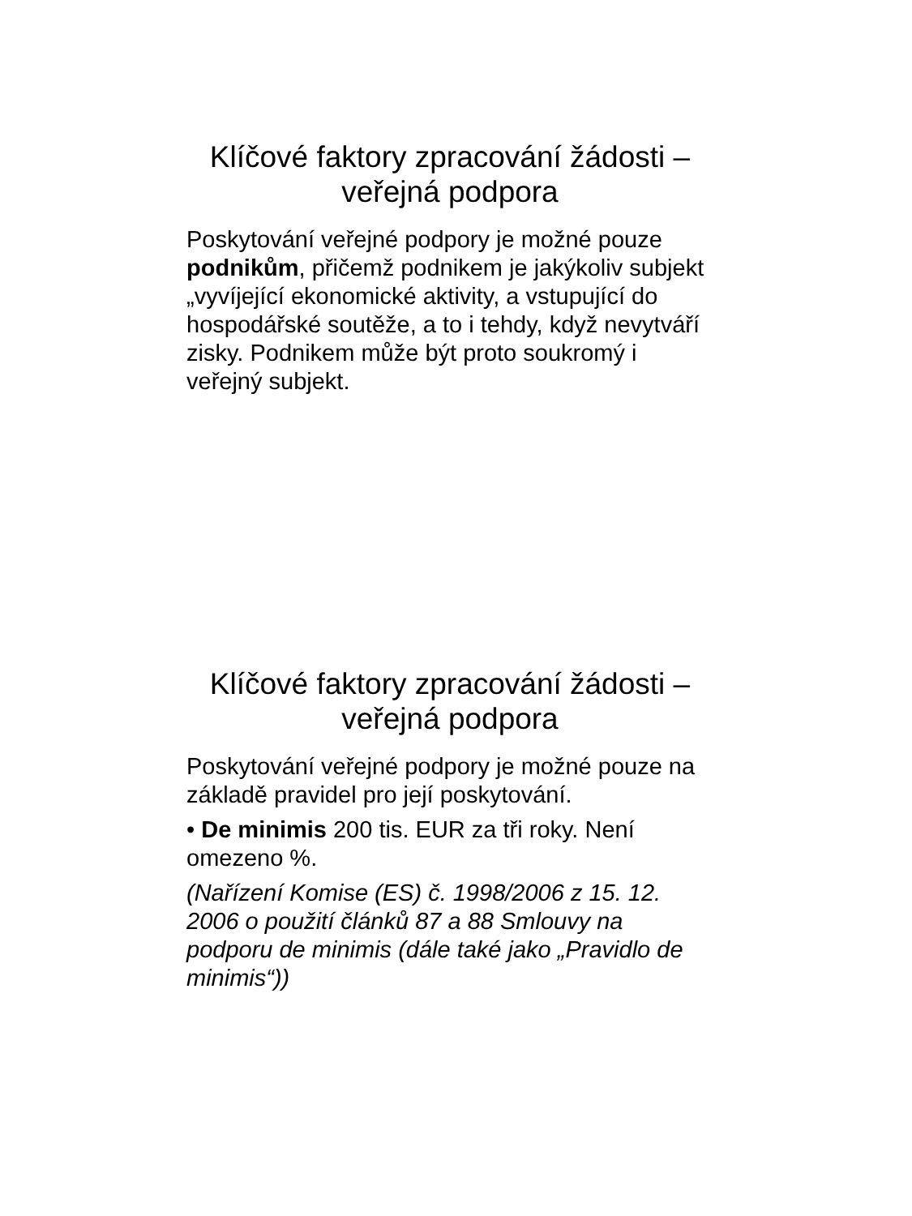Klíčové faktory zpracování žádosti – veřejná podpora
Poskytování veřejné podpory je možné pouze podnikům, přičemž podnikem je jakýkoliv subjekt „vyvíjející ekonomické aktivity, a vstupující do hospodářské soutěže, a to i tehdy, když nevytváří zisky. Podnikem může být proto soukromý i veřejný subjekt.
Klíčové faktory zpracování žádosti – veřejná podpora
Poskytování veřejné podpory je možné pouze na základě pravidel pro její poskytování.
• De minimis 200 tis. EUR za tři roky. Není omezeno %.
(Nařízení Komise (ES) č. 1998/2006 z 15. 12. 2006 o použití článků 87 a 88 Smlouvy na podporu de minimis (dále také jako „Pravidlo de minimis“))